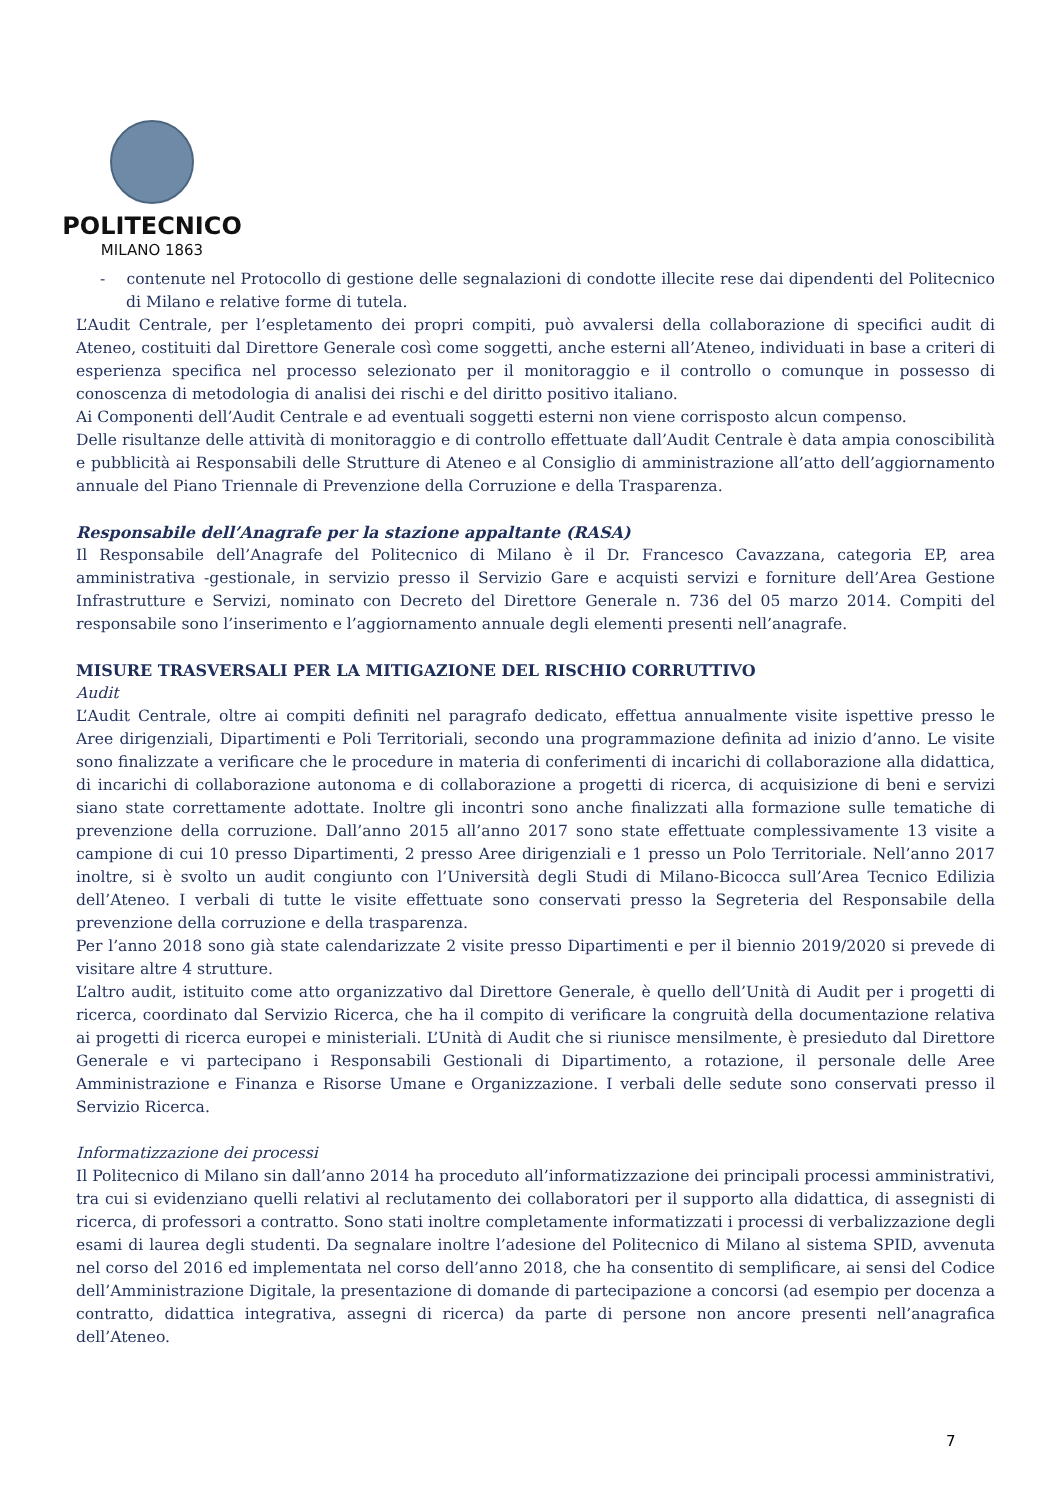POLITECNICO
MILANO 1863
- contenute nel Protocollo di gestione delle segnalazioni di condotte illecite rese dai dipendenti del Politecnico di Milano e relative forme di tutela.
L’Audit Centrale, per l’espletamento dei propri compiti, può avvalersi della collaborazione di specifici audit di Ateneo, costituiti dal Direttore Generale così come soggetti, anche esterni all’Ateneo, individuati in base a criteri di esperienza specifica nel processo selezionato per il monitoraggio e il controllo o comunque in possesso di conoscenza di metodologia di analisi dei rischi e del diritto positivo italiano.
Ai Componenti dell’Audit Centrale e ad eventuali soggetti esterni non viene corrisposto alcun compenso.
Delle risultanze delle attività di monitoraggio e di controllo effettuate dall’Audit Centrale è data ampia conoscibilità e pubblicità ai Responsabili delle Strutture di Ateneo e al Consiglio di amministrazione all’atto dell’aggiornamento annuale del Piano Triennale di Prevenzione della Corruzione e della Trasparenza.
Responsabile dell’Anagrafe per la stazione appaltante (RASA)
Il Responsabile dell’Anagrafe del Politecnico di Milano è il Dr. Francesco Cavazzana, categoria EP, area amministrativa -gestionale, in servizio presso il Servizio Gare e acquisti servizi e forniture dell’Area Gestione Infrastrutture e Servizi, nominato con Decreto del Direttore Generale n. 736 del 05 marzo 2014. Compiti del responsabile sono l’inserimento e l’aggiornamento annuale degli elementi presenti nell’anagrafe.
MISURE TRASVERSALI PER LA MITIGAZIONE DEL RISCHIO CORRUTTIVO
Audit
L’Audit Centrale, oltre ai compiti definiti nel paragrafo dedicato, effettua annualmente visite ispettive presso le Aree dirigenziali, Dipartimenti e Poli Territoriali, secondo una programmazione definita ad inizio d’anno. Le visite sono finalizzate a verificare che le procedure in materia di conferimenti di incarichi di collaborazione alla didattica, di incarichi di collaborazione autonoma e di collaborazione a progetti di ricerca, di acquisizione di beni e servizi siano state correttamente adottate. Inoltre gli incontri sono anche finalizzati alla formazione sulle tematiche di prevenzione della corruzione. Dall’anno 2015 all’anno 2017 sono state effettuate complessivamente 13 visite a campione di cui 10 presso Dipartimenti, 2 presso Aree dirigenziali e 1 presso un Polo Territoriale. Nell’anno 2017 inoltre, si è svolto un audit congiunto con l’Università degli Studi di Milano-Bicocca sull’Area Tecnico Edilizia dell’Ateneo. I verbali di tutte le visite effettuate sono conservati presso la Segreteria del Responsabile della prevenzione della corruzione e della trasparenza.
Per l’anno 2018 sono già state calendarizzate 2 visite presso Dipartimenti e per il biennio 2019/2020 si prevede di visitare altre 4 strutture.
L’altro audit, istituito come atto organizzativo dal Direttore Generale, è quello dell’Unità di Audit per i progetti di ricerca, coordinato dal Servizio Ricerca, che ha il compito di verificare la congruità della documentazione relativa ai progetti di ricerca europei e ministeriali. L’Unità di Audit che si riunisce mensilmente, è presieduto dal Direttore Generale e vi partecipano i Responsabili Gestionali di Dipartimento, a rotazione, il personale delle Aree Amministrazione e Finanza e Risorse Umane e Organizzazione. I verbali delle sedute sono conservati presso il Servizio Ricerca.
Informatizzazione dei processi
Il Politecnico di Milano sin dall’anno 2014 ha proceduto all’informatizzazione dei principali processi amministrativi, tra cui si evidenziano quelli relativi al reclutamento dei collaboratori per il supporto alla didattica, di assegnisti di ricerca, di professori a contratto. Sono stati inoltre completamente informatizzati i processi di verbalizzazione degli esami di laurea degli studenti. Da segnalare inoltre l’adesione del Politecnico di Milano al sistema SPID, avvenuta nel corso del 2016 ed implementata nel corso dell’anno 2018, che ha consentito di semplificare, ai sensi del Codice dell’Amministrazione Digitale, la presentazione di domande di partecipazione a concorsi (ad esempio per docenza a contratto, didattica integrativa, assegni di ricerca) da parte di persone non ancore presenti nell’anagrafica dell’Ateneo.
7